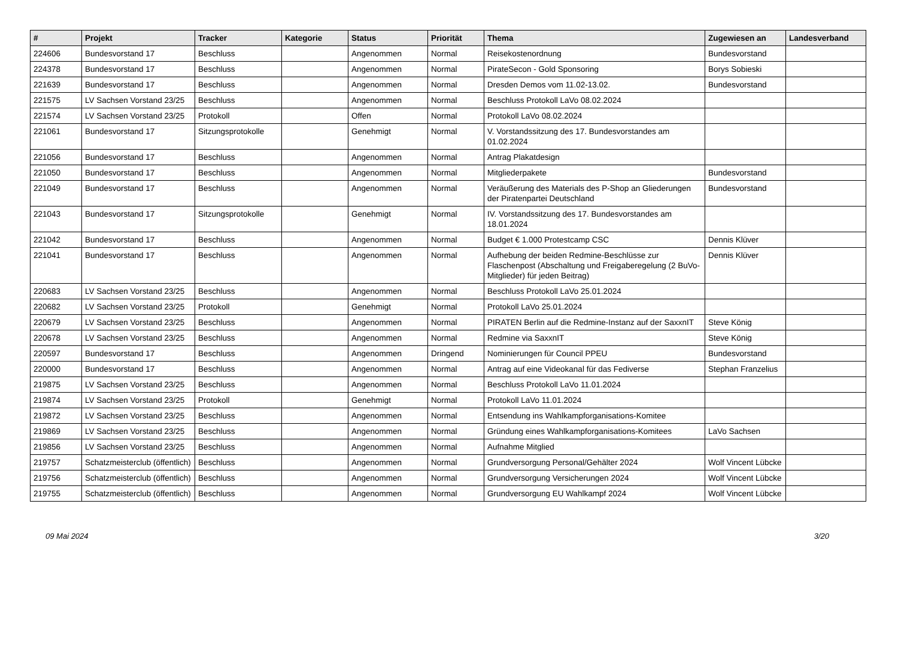| # | Projekt | Tracker | Kategorie | Status | Priorität | Thema | Zugewiesen an | Landesverband |
| --- | --- | --- | --- | --- | --- | --- | --- | --- |
| 224606 | Bundesvorstand 17 | Beschluss | | Angenommen | Normal | Reisekostenordnung | Bundesvorstand | |
| 224378 | Bundesvorstand 17 | Beschluss | | Angenommen | Normal | PirateSecon - Gold Sponsoring | Borys Sobieski | |
| 221639 | Bundesvorstand 17 | Beschluss | | Angenommen | Normal | Dresden Demos vom 11.02-13.02. | Bundesvorstand | |
| 221575 | LV Sachsen Vorstand 23/25 | Beschluss | | Angenommen | Normal | Beschluss Protokoll LaVo 08.02.2024 | | |
| 221574 | LV Sachsen Vorstand 23/25 | Protokoll | | Offen | Normal | Protokoll LaVo 08.02.2024 | | |
| 221061 | Bundesvorstand 17 | Sitzungsprotokolle | | Genehmigt | Normal | V. Vorstandssitzung des 17. Bundesvorstandes am 01.02.2024 | | |
| 221056 | Bundesvorstand 17 | Beschluss | | Angenommen | Normal | Antrag Plakatdesign | | |
| 221050 | Bundesvorstand 17 | Beschluss | | Angenommen | Normal | Mitgliederpakete | Bundesvorstand | |
| 221049 | Bundesvorstand 17 | Beschluss | | Angenommen | Normal | Veräußerung des Materials des P-Shop an Gliederungen der Piratenpartei Deutschland | Bundesvorstand | |
| 221043 | Bundesvorstand 17 | Sitzungsprotokolle | | Genehmigt | Normal | IV. Vorstandssitzung des 17. Bundesvorstandes am 18.01.2024 | | |
| 221042 | Bundesvorstand 17 | Beschluss | | Angenommen | Normal | Budget € 1.000 Protestcamp CSC | Dennis Klüver | |
| 221041 | Bundesvorstand 17 | Beschluss | | Angenommen | Normal | Aufhebung der beiden Redmine-Beschlüsse zur Flaschenpost (Abschaltung und Freigaberegelung (2 BuVo-Mitglieder) für jeden Beitrag) | Dennis Klüver | |
| 220683 | LV Sachsen Vorstand 23/25 | Beschluss | | Angenommen | Normal | Beschluss Protokoll LaVo 25.01.2024 | | |
| 220682 | LV Sachsen Vorstand 23/25 | Protokoll | | Genehmigt | Normal | Protokoll LaVo 25.01.2024 | | |
| 220679 | LV Sachsen Vorstand 23/25 | Beschluss | | Angenommen | Normal | PIRATEN Berlin auf die Redmine-Instanz auf der SaxxnIT | Steve König | |
| 220678 | LV Sachsen Vorstand 23/25 | Beschluss | | Angenommen | Normal | Redmine via SaxxnIT | Steve König | |
| 220597 | Bundesvorstand 17 | Beschluss | | Angenommen | Dringend | Nominierungen für Council PPEU | Bundesvorstand | |
| 220000 | Bundesvorstand 17 | Beschluss | | Angenommen | Normal | Antrag auf eine Videokanal für das Fediverse | Stephan Franzelius | |
| 219875 | LV Sachsen Vorstand 23/25 | Beschluss | | Angenommen | Normal | Beschluss Protokoll LaVo 11.01.2024 | | |
| 219874 | LV Sachsen Vorstand 23/25 | Protokoll | | Genehmigt | Normal | Protokoll LaVo 11.01.2024 | | |
| 219872 | LV Sachsen Vorstand 23/25 | Beschluss | | Angenommen | Normal | Entsendung ins Wahlkampforganisations-Komitee | | |
| 219869 | LV Sachsen Vorstand 23/25 | Beschluss | | Angenommen | Normal | Gründung eines Wahlkampforganisations-Komitees | LaVo Sachsen | |
| 219856 | LV Sachsen Vorstand 23/25 | Beschluss | | Angenommen | Normal | Aufnahme Mitglied | | |
| 219757 | Schatzmeisterclub (öffentlich) | Beschluss | | Angenommen | Normal | Grundversorgung Personal/Gehälter 2024 | Wolf Vincent Lübcke | |
| 219756 | Schatzmeisterclub (öffentlich) | Beschluss | | Angenommen | Normal | Grundversorgung Versicherungen 2024 | Wolf Vincent Lübcke | |
| 219755 | Schatzmeisterclub (öffentlich) | Beschluss | | Angenommen | Normal | Grundversorgung EU Wahlkampf 2024 | Wolf Vincent Lübcke | |
09 Mai 2024 3/20